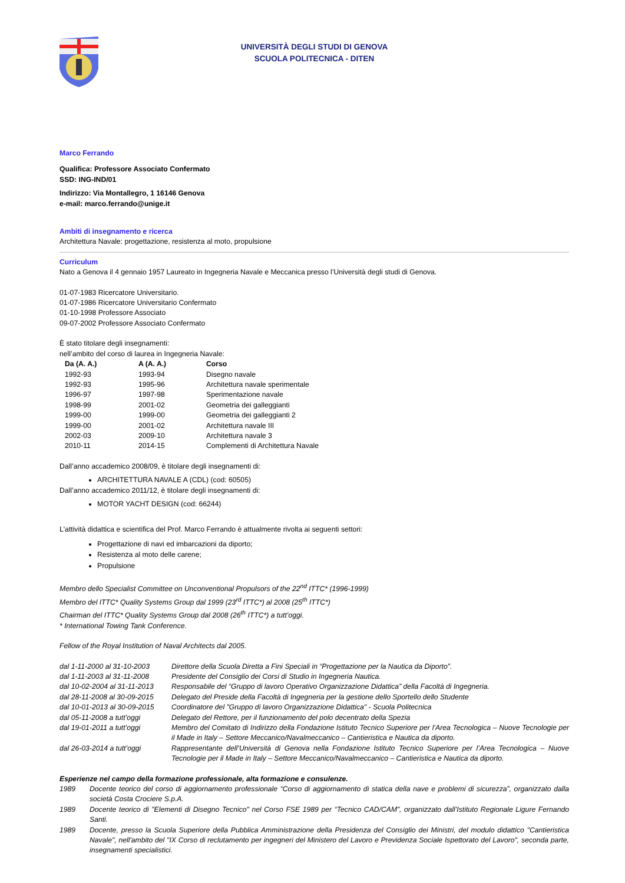UNIVERSITÀ DEGLI STUDI DI GENOVA
SCUOLA POLITECNICA - DITEN
Marco Ferrando
Qualifica: Professore Associato Confermato
SSD: ING-IND/01
Indirizzo: Via Montallegro, 1 16146 Genova
e-mail: marco.ferrando@unige.it
Ambiti di insegnamento e ricerca
Architettura Navale: progettazione, resistenza al moto, propulsione
Curriculum
Nato a Genova il 4 gennaio 1957 Laureato in Ingegneria Navale e Meccanica presso l’Università degli studi di Genova.
01-07-1983 Ricercatore Universitario.
01-07-1986 Ricercatore Universitario Confermato
01-10-1998 Professore Associato
09-07-2002 Professore Associato Confermato
È stato titolare degli insegnamenti:
nell’ambito del corso di laurea in Ingegneria Navale:
| Da (A. A.) | A (A. A.) | Corso |
| --- | --- | --- |
| 1992-93 | 1993-94 | Disegno navale |
| 1992-93 | 1995-96 | Architettura navale sperimentale |
| 1996-97 | 1997-98 | Sperimentazione navale |
| 1998-99 | 2001-02 | Geometria dei galleggianti |
| 1999-00 | 1999-00 | Geometria dei galleggianti 2 |
| 1999-00 | 2001-02 | Architettura navale III |
| 2002-03 | 2009-10 | Architettura navale 3 |
| 2010-11 | 2014-15 | Complementi di Architettura Navale |
Dall’anno accademico 2008/09, è titolare degli insegnamenti di:
ARCHITETTURA NAVALE A (CDL) (cod: 60505)
Dall’anno accademico 2011/12, è titolare degli insegnamenti di:
MOTOR YACHT DESIGN (cod: 66244)
L'attività didattica e scientifica del Prof. Marco Ferrando è attualmente rivolta ai seguenti settori:
Progettazione di navi ed imbarcazioni da diporto;
Resistenza al moto delle carene;
Propulsione
Membro dello Specialist Committee on Unconventional Propulsors of the 22<sup>nd</sup> ITTC* (1996-1999)
Membro del ITTC* Quality Systems Group dal 1999 (23<sup>rd</sup> ITTC*) al 2008 (25<sup>th</sup> ITTC*)
Chairman del ITTC* Quality Systems Group dal 2008 (26<sup>th</sup> ITTC*) a tutt’oggi.
* International Towing Tank Conference.
Fellow of the Royal Institution of Naval Architects dal 2005.
| dal 1-11-2000 al 31-10-2003 | Direttore della Scuola Diretta a Fini Speciali in “Progettazione per la Nautica da Diporto”. |
| dal 1-11-2003 al 31-11-2008 | Presidente del Consiglio dei Corsi di Studio in Ingegneria Nautica. |
| dal 10-02-2004 al 31-11-2013 | Responsabile del “Gruppo di lavoro Operativo Organizzazione Didattica” della Facoltà di Ingegneria. |
| dal 28-11-2008 al 30-09-2015 | Delegato del Preside della Facoltà di Ingegneria per la gestione dello Sportello dello Studente |
| dal 10-01-2013 al 30-09-2015 | Coordinatore del "Gruppo di lavoro Organizzazione Didattica" - Scuola Politecnica |
| dal 05-11-2008 a tutt’oggi | Delegato del Rettore, per il funzionamento del polo decentrato della Spezia |
| dal 19-01-2011 a tutt’oggi | Membro del Comitato di Indirizzo della Fondazione Istituto Tecnico Superiore per l’Area Tecnologica – Nuove Tecnologie per il Made in Italy – Settore Meccanico/Navalmeccanico – Cantieristica e Nautica da diporto. |
| dal 26-03-2014 a tutt’oggi | Rappresentante dell’Università di Genova nella Fondazione Istituto Tecnico Superiore per l’Area Tecnologica – Nuove Tecnologie per il Made in Italy – Settore Meccanico/Navalmeccanico – Cantieristica e Nautica da diporto. |
Esperienze nel campo della formazione professionale, alta formazione e consulenze.
| 1989 | Docente teorico del corso di aggiornamento professionale “Corso di aggiornamento di statica della nave e problemi di sicurezza”, organizzato dalla società Costa Crociere S.p.A. |
| 1989 | Docente teorico di "Elementi di Disegno Tecnico" nel Corso FSE 1989 per “Tecnico CAD/CAM”, organizzato dall’Istituto Regionale Ligure Fernando Santi. |
| 1989 | Docente, presso la Scuola Superiore della Pubblica Amministrazione della Presidenza del Consiglio dei Ministri, del modulo didattico "Cantieristica Navale", nell'ambito del "IX Corso di reclutamento per ingegneri del Ministero del Lavoro e Previdenza Sociale Ispettorato del Lavoro", seconda parte, insegnamenti specialistici. |